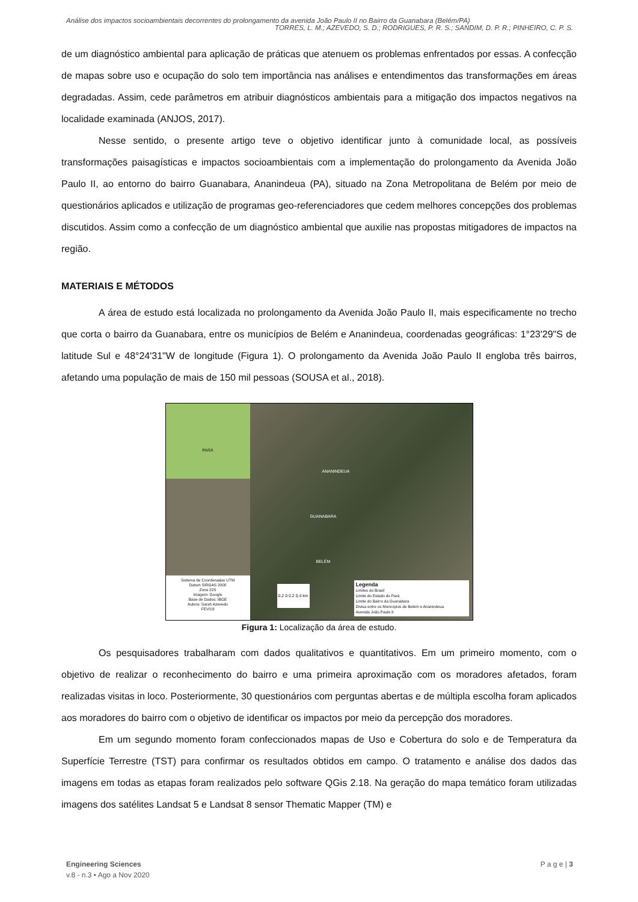Análise dos impactos socioambientais decorrentes do prolongamento da avenida João Paulo II no Bairro da Guanabara (Belém/PA)
TORRES, L. M.; AZEVEDO, S. D.; RODRIGUES, P. R. S.; SANDIM, D. P. R.; PINHEIRO, C. P. S.
de um diagnóstico ambiental para aplicação de práticas que atenuem os problemas enfrentados por essas. A confecção de mapas sobre uso e ocupação do solo tem importância nas análises e entendimentos das transformações em áreas degradadas. Assim, cede parâmetros em atribuir diagnósticos ambientais para a mitigação dos impactos negativos na localidade examinada (ANJOS, 2017).
Nesse sentido, o presente artigo teve o objetivo identificar junto à comunidade local, as possíveis transformações paisagísticas e impactos socioambientais com a implementação do prolongamento da Avenida João Paulo II, ao entorno do bairro Guanabara, Ananindeua (PA), situado na Zona Metropolitana de Belém por meio de questionários aplicados e utilização de programas geo-referenciadores que cedem melhores concepções dos problemas discutidos. Assim como a confecção de um diagnóstico ambiental que auxilie nas propostas mitigadores de impactos na região.
MATERIAIS E MÉTODOS
A área de estudo está localizada no prolongamento da Avenida João Paulo II, mais especificamente no trecho que corta o bairro da Guanabara, entre os municípios de Belém e Ananindeua, coordenadas geográficas: 1°23'29"S de latitude Sul e 48°24'31"W de longitude (Figura 1). O prolongamento da Avenida João Paulo II engloba três bairros, afetando uma população de mais de 150 mil pessoas (SOUSA et al., 2018).
PARÁ
Sistema de Coordenadas UTM
Datum SIRGAS 2000
Zona 22S
Imagem: Google
Base de Dados: IBGE
Autora: Sarah Azevedo
FEV/19
ANANINDEUA
GUANABARA
BELÉM
0.2 0 0.2 0.4 km
Legenda
Limites do Brasil
Limite do Estado do Pará
Limite do Bairro da Guanabara
Divisa entre os Municípios de Belém e Ananindeua
Avenida João Paulo II
Figura 1: Localização da área de estudo.
Os pesquisadores trabalharam com dados qualitativos e quantitativos. Em um primeiro momento, com o objetivo de realizar o reconhecimento do bairro e uma primeira aproximação com os moradores afetados, foram realizadas visitas in loco. Posteriormente, 30 questionários com perguntas abertas e de múltipla escolha foram aplicados aos moradores do bairro com o objetivo de identificar os impactos por meio da percepção dos moradores.
Em um segundo momento foram confeccionados mapas de Uso e Cobertura do solo e de Temperatura da Superfície Terrestre (TST) para confirmar os resultados obtidos em campo. O tratamento e análise dos dados das imagens em todas as etapas foram realizados pelo software QGis 2.18. Na geração do mapa temático foram utilizadas imagens dos satélites Landsat 5 e Landsat 8 sensor Thematic Mapper (TM) e
Engineering Sciences
v.8 - n.3 • Ago a Nov 2020
P a g e | 3